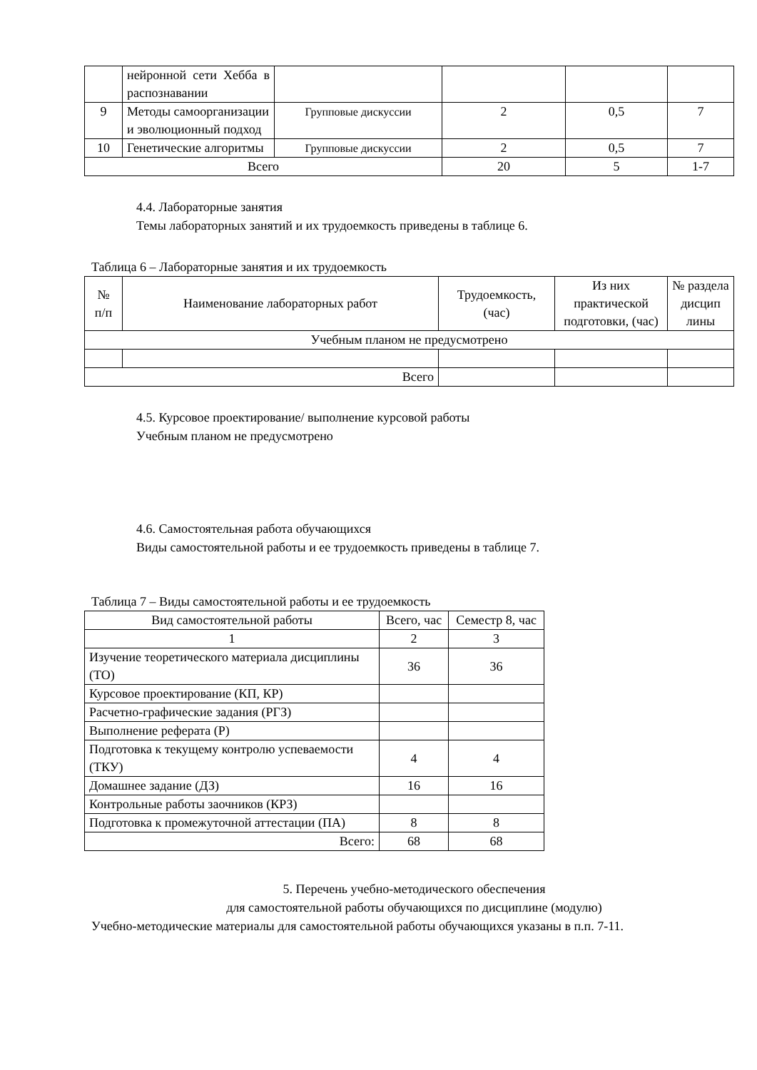| | нейронной сети Хебба в распознавании | | | | |
| 9 | Методы самоорганизации и эволюционный подход | Групповые дискуссии | 2 | 0,5 | 7 |
| 10 | Генетические алгоритмы | Групповые дискуссии | 2 | 0,5 | 7 |
| Всего | | | 20 | 5 | 1-7 |
4.4. Лабораторные занятия
Темы лабораторных занятий и их трудоемкость приведены в таблице 6.
Таблица 6 – Лабораторные занятия и их трудоемкость
| № п/п | Наименование лабораторных работ | Трудоемкость, (час) | Из них практической подготовки, (час) | № раздела дисцип лины |
| --- | --- | --- | --- | --- |
| Учебным планом не предусмотрено | | | | |
| Всего | | | | |
4.5. Курсовое проектирование/ выполнение курсовой работы
Учебным планом не предусмотрено
4.6. Самостоятельная работа обучающихся
Виды самостоятельной работы и ее трудоемкость приведены в таблице 7.
Таблица 7 – Виды самостоятельной работы и ее трудоемкость
| Вид самостоятельной работы | Всего, час | Семестр 8, час |
| --- | --- | --- |
| 1 | 2 | 3 |
| Изучение теоретического материала дисциплины (ТО) | 36 | 36 |
| Курсовое проектирование (КП, КР) | | |
| Расчетно-графические задания (РГЗ) | | |
| Выполнение реферата (Р) | | |
| Подготовка к текущему контролю успеваемости (ТКУ) | 4 | 4 |
| Домашнее задание (ДЗ) | 16 | 16 |
| Контрольные работы заочников (КРЗ) | | |
| Подготовка к промежуточной аттестации (ПА) | 8 | 8 |
| Всего: | 68 | 68 |
5. Перечень учебно-методического обеспечения
для самостоятельной работы обучающихся по дисциплине (модулю)
Учебно-методические материалы для самостоятельной работы обучающихся указаны в п.п. 7-11.